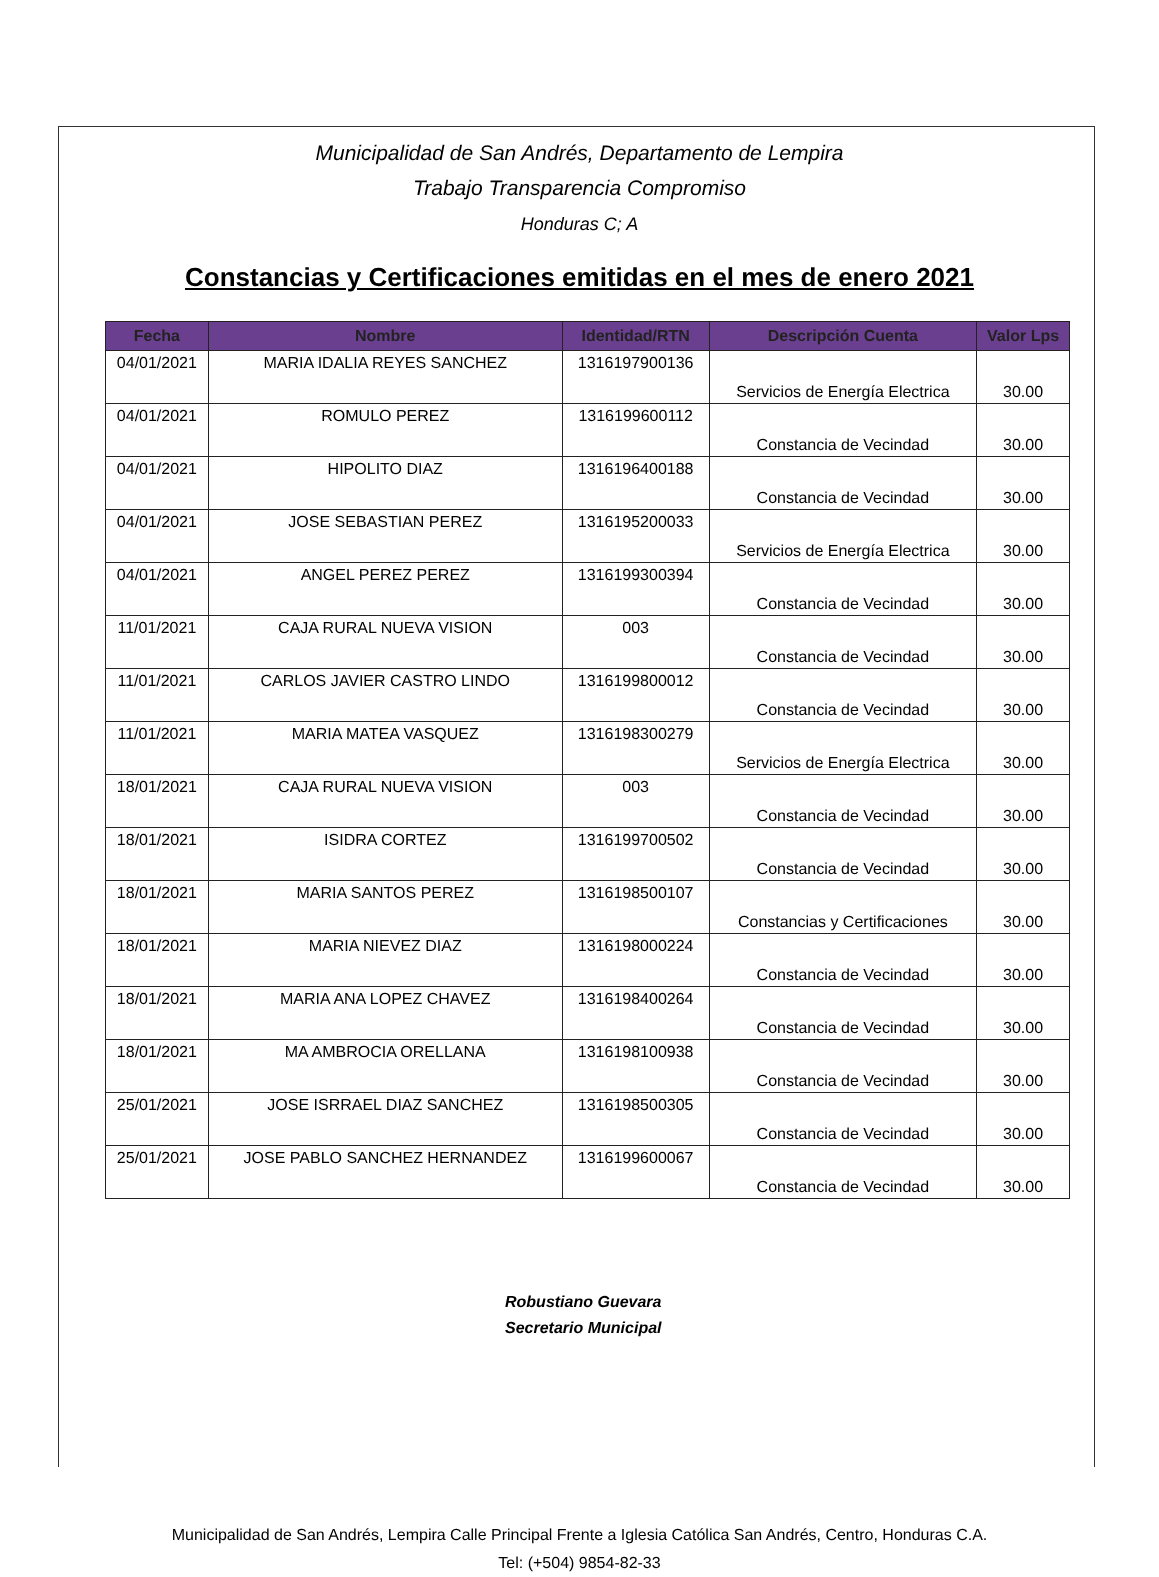Municipalidad de San Andrés, Departamento de Lempira
Trabajo Transparencia Compromiso
Honduras C; A
Constancias y Certificaciones emitidas en el mes de enero 2021
| Fecha | Nombre | Identidad/RTN | Descripción Cuenta | Valor Lps |
| --- | --- | --- | --- | --- |
| 04/01/2021 | MARIA IDALIA REYES SANCHEZ | 1316197900136 | Servicios de Energía Electrica | 30.00 |
| 04/01/2021 | ROMULO PEREZ | 1316199600112 | Constancia de Vecindad | 30.00 |
| 04/01/2021 | HIPOLITO DIAZ | 1316196400188 | Constancia de Vecindad | 30.00 |
| 04/01/2021 | JOSE SEBASTIAN PEREZ | 1316195200033 | Servicios de Energía Electrica | 30.00 |
| 04/01/2021 | ANGEL PEREZ PEREZ | 1316199300394 | Constancia de Vecindad | 30.00 |
| 11/01/2021 | CAJA RURAL NUEVA VISION | 003 | Constancia de Vecindad | 30.00 |
| 11/01/2021 | CARLOS JAVIER CASTRO LINDO | 1316199800012 | Constancia de Vecindad | 30.00 |
| 11/01/2021 | MARIA MATEA VASQUEZ | 1316198300279 | Servicios de Energía Electrica | 30.00 |
| 18/01/2021 | CAJA RURAL NUEVA VISION | 003 | Constancia de Vecindad | 30.00 |
| 18/01/2021 | ISIDRA CORTEZ | 1316199700502 | Constancia de Vecindad | 30.00 |
| 18/01/2021 | MARIA SANTOS PEREZ | 1316198500107 | Constancias y Certificaciones | 30.00 |
| 18/01/2021 | MARIA NIEVEZ DIAZ | 1316198000224 | Constancia de Vecindad | 30.00 |
| 18/01/2021 | MARIA ANA LOPEZ CHAVEZ | 1316198400264 | Constancia de Vecindad | 30.00 |
| 18/01/2021 | MA AMBROCIA ORELLANA | 1316198100938 | Constancia de Vecindad | 30.00 |
| 25/01/2021 | JOSE ISRRAEL DIAZ SANCHEZ | 1316198500305 | Constancia de Vecindad | 30.00 |
| 25/01/2021 | JOSE PABLO SANCHEZ HERNANDEZ | 1316199600067 | Constancia de Vecindad | 30.00 |
Robustiano Guevara
Secretario Municipal
Municipalidad de San Andrés, Lempira Calle Principal Frente a Iglesia Católica San Andrés, Centro, Honduras C.A.
Tel: (+504) 9854-82-33